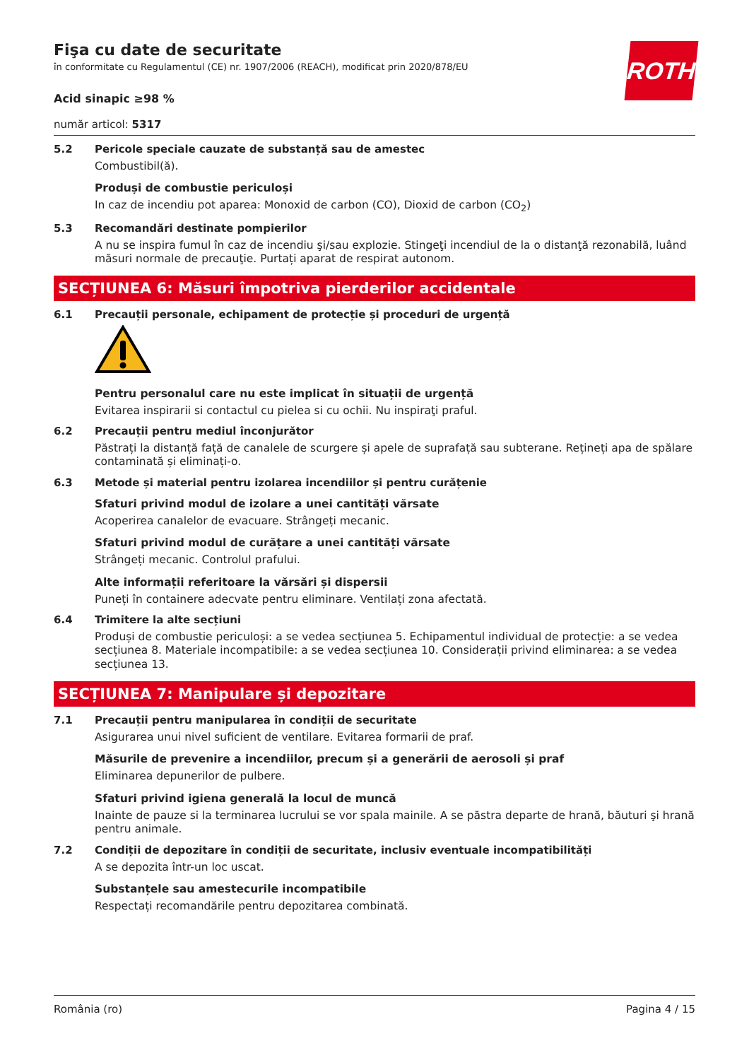ROTH
Fişa cu date de securitate
în conformitate cu Regulamentul (CE) nr. 1907/2006 (REACH), modificat prin 2020/878/EU
Acid sinapic ≥98 %
număr articol: 5317
5.2 Pericole speciale cauzate de substanță sau de amestec
Combustibil(ă).
Produși de combustie periculoși
In caz de incendiu pot aparea: Monoxid de carbon (CO), Dioxid de carbon (CO<sub>2</sub>)
5.3 Recomandări destinate pompierilor
A nu se inspira fumul în caz de incendiu şi/sau explozie. Stingeţi incendiul de la o distanţă rezonabilă, luând măsuri normale de precauţie. Purtați aparat de respirat autonom.
SECȚIUNEA 6: Măsuri împotriva pierderilor accidentale
6.1 Precauții personale, echipament de protecție și proceduri de urgență
Pentru personalul care nu este implicat în situații de urgență
Evitarea inspirarii si contactul cu pielea si cu ochii. Nu inspiraţi praful.
6.2 Precauții pentru mediul înconjurător
Păstrați la distanță față de canalele de scurgere și apele de suprafață sau subterane. Rețineți apa de spălare contaminată și eliminați-o.
6.3 Metode și material pentru izolarea incendiilor și pentru curățenie
Sfaturi privind modul de izolare a unei cantități vărsate
Acoperirea canalelor de evacuare. Strângeți mecanic.
Sfaturi privind modul de curățare a unei cantități vărsate
Strângeți mecanic. Controlul prafului.
Alte informații referitoare la vărsări și dispersii
Puneți în containere adecvate pentru eliminare. Ventilați zona afectată.
6.4 Trimitere la alte secțiuni
Produși de combustie periculoși: a se vedea secțiunea 5. Echipamentul individual de protecție: a se vedea secțiunea 8. Materiale incompatibile: a se vedea secțiunea 10. Considerații privind eliminarea: a se vedea secțiunea 13.
SECȚIUNEA 7: Manipulare și depozitare
7.1 Precauții pentru manipularea în condiții de securitate
Asigurarea unui nivel suficient de ventilare. Evitarea formarii de praf.
Măsurile de prevenire a incendiilor, precum și a generării de aerosoli și praf
Eliminarea depunerilor de pulbere.
Sfaturi privind igiena generală la locul de muncă
Inainte de pauze si la terminarea lucrului se vor spala mainile. A se păstra departe de hrană, băuturi şi hrană pentru animale.
7.2 Condiții de depozitare în condiții de securitate, inclusiv eventuale incompatibilități
A se depozita într-un loc uscat.
Substanțele sau amestecurile incompatibile
Respectați recomandările pentru depozitarea combinată.
România (ro) Pagina 4 / 15